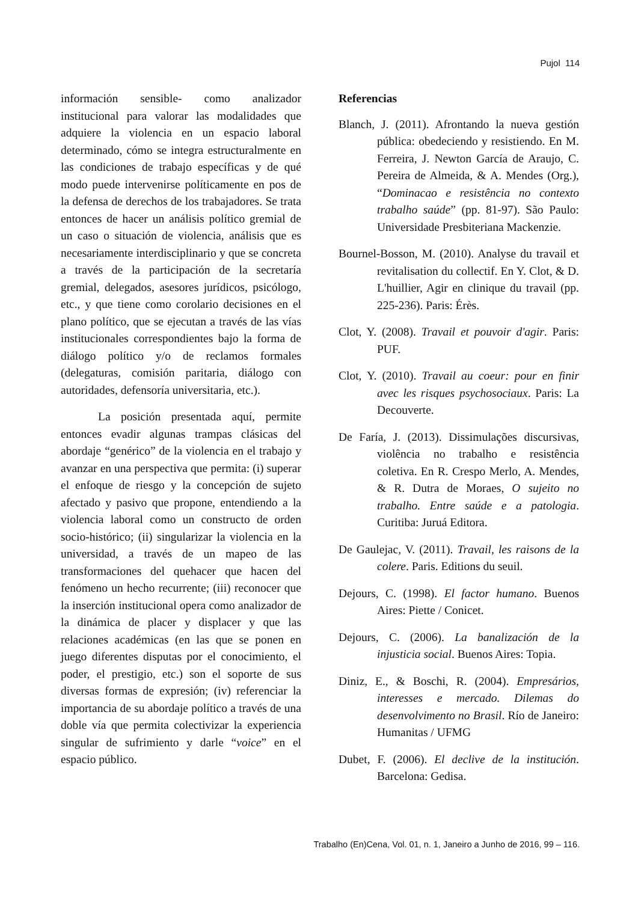Pujol 114
información sensible- como analizador institucional para valorar las modalidades que adquiere la violencia en un espacio laboral determinado, cómo se integra estructuralmente en las condiciones de trabajo específicas y de qué modo puede intervenirse políticamente en pos de la defensa de derechos de los trabajadores. Se trata entonces de hacer un análisis político gremial de un caso o situación de violencia, análisis que es necesariamente interdisciplinario y que se concreta a través de la participación de la secretaría gremial, delegados, asesores jurídicos, psicólogo, etc., y que tiene como corolario decisiones en el plano político, que se ejecutan a través de las vías institucionales correspondientes bajo la forma de diálogo político y/o de reclamos formales (delegaturas, comisión paritaria, diálogo con autoridades, defensoría universitaria, etc.).
La posición presentada aquí, permite entonces evadir algunas trampas clásicas del abordaje “genérico” de la violencia en el trabajo y avanzar en una perspectiva que permita: (i) superar el enfoque de riesgo y la concepción de sujeto afectado y pasivo que propone, entendiendo a la violencia laboral como un constructo de orden socio-histórico; (ii) singularizar la violencia en la universidad, a través de un mapeo de las transformaciones del quehacer que hacen del fenómeno un hecho recurrente; (iii) reconocer que la inserción institucional opera como analizador de la dinámica de placer y displacer y que las relaciones académicas (en las que se ponen en juego diferentes disputas por el conocimiento, el poder, el prestigio, etc.) son el soporte de sus diversas formas de expresión; (iv) referenciar la importancia de su abordaje político a través de una doble vía que permita colectivizar la experiencia singular de sufrimiento y darle “voice” en el espacio público.
Referencias
Blanch, J. (2011). Afrontando la nueva gestión pública: obedeciendo y resistiendo. En M. Ferreira, J. Newton García de Araujo, C. Pereira de Almeida, & A. Mendes (Org.), “Dominacao e resistência no contexto trabalho saúde” (pp. 81-97). São Paulo: Universidade Presbiteriana Mackenzie.
Bournel-Bosson, M. (2010). Analyse du travail et revitalisation du collectif. En Y. Clot, & D. L'huillier, Agir en clinique du travail (pp. 225-236). Paris: Érès.
Clot, Y. (2008). Travail et pouvoir d'agir. Paris: PUF.
Clot, Y. (2010). Travail au coeur: pour en finir avec les risques psychosociaux. Paris: La Decouverte.
De Faría, J. (2013). Dissimulações discursivas, violência no trabalho e resistência coletiva. En R. Crespo Merlo, A. Mendes, & R. Dutra de Moraes, O sujeito no trabalho. Entre saúde e a patologia. Curitiba: Juruá Editora.
De Gaulejac, V. (2011). Travail, les raisons de la colere. Paris. Editions du seuil.
Dejours, C. (1998). El factor humano. Buenos Aires: Piette / Conicet.
Dejours, C. (2006). La banalización de la injusticia social. Buenos Aires: Topia.
Diniz, E., & Boschi, R. (2004). Empresários, interesses e mercado. Dilemas do desenvolvimento no Brasil. Río de Janeiro: Humanitas / UFMG
Dubet, F. (2006). El declive de la institución. Barcelona: Gedisa.
Trabalho (En)Cena, Vol. 01, n. 1, Janeiro a Junho de 2016, 99 – 116.